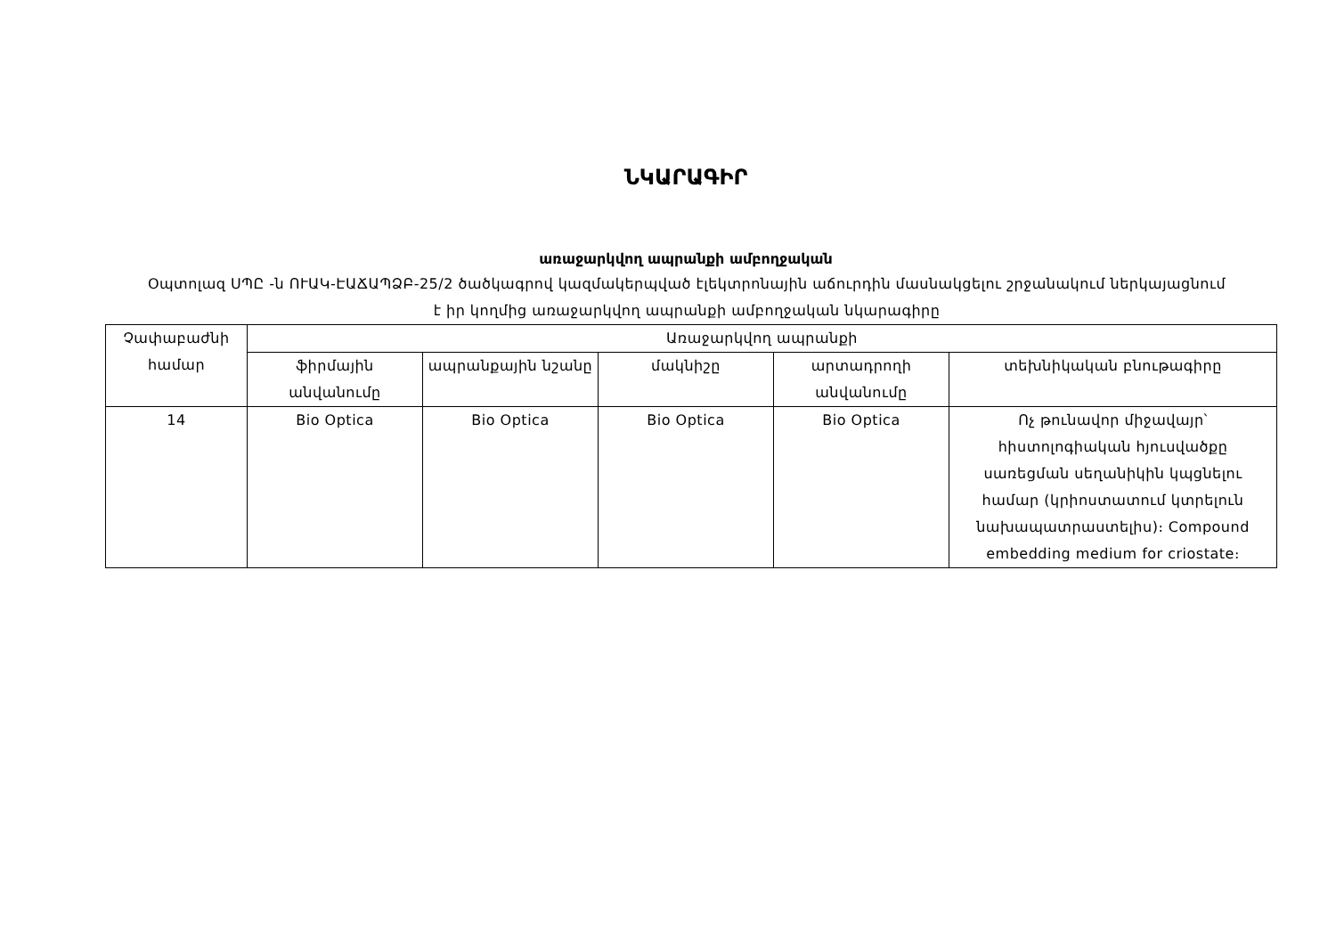ՆԿԱՐԱԳԻՐ
առաջարկվող ապրանքի ամբողջական
Օպտոլազ ՍՊԸ -ն ՈՒԱԿ-ԷԱՃԱՊՁԲ-25/2 ծածկագրով կազմակերպված էլեկտրոնային աճուրդին մասնակցելու շրջանակում ներկայացնում է իր կողմից առաջարկվող ապրանքի ամբողջական նկարագիրը
| Չափաբաժնի համար | Առաջարկվող ապրանքի | | | | |
| --- | --- | --- | --- | --- | --- |
| | ֆիրմային անվանումը | ապրանքային նշանը | մակնիշը | արտադրողի անվանումը | տեխնիկական բնութագիրը |
| 14 | Bio Optica | Bio Optica | Bio Optica | Bio Optica | Ոչ թունավոր միջավայր՝ հիստոլոգիական հյուսվածքը սառեցման սեղանիկին կպցնելու համար (կրիոստատում կտրելուն նախապատրաստելիս)։ Compound embedding medium for criostate։ |